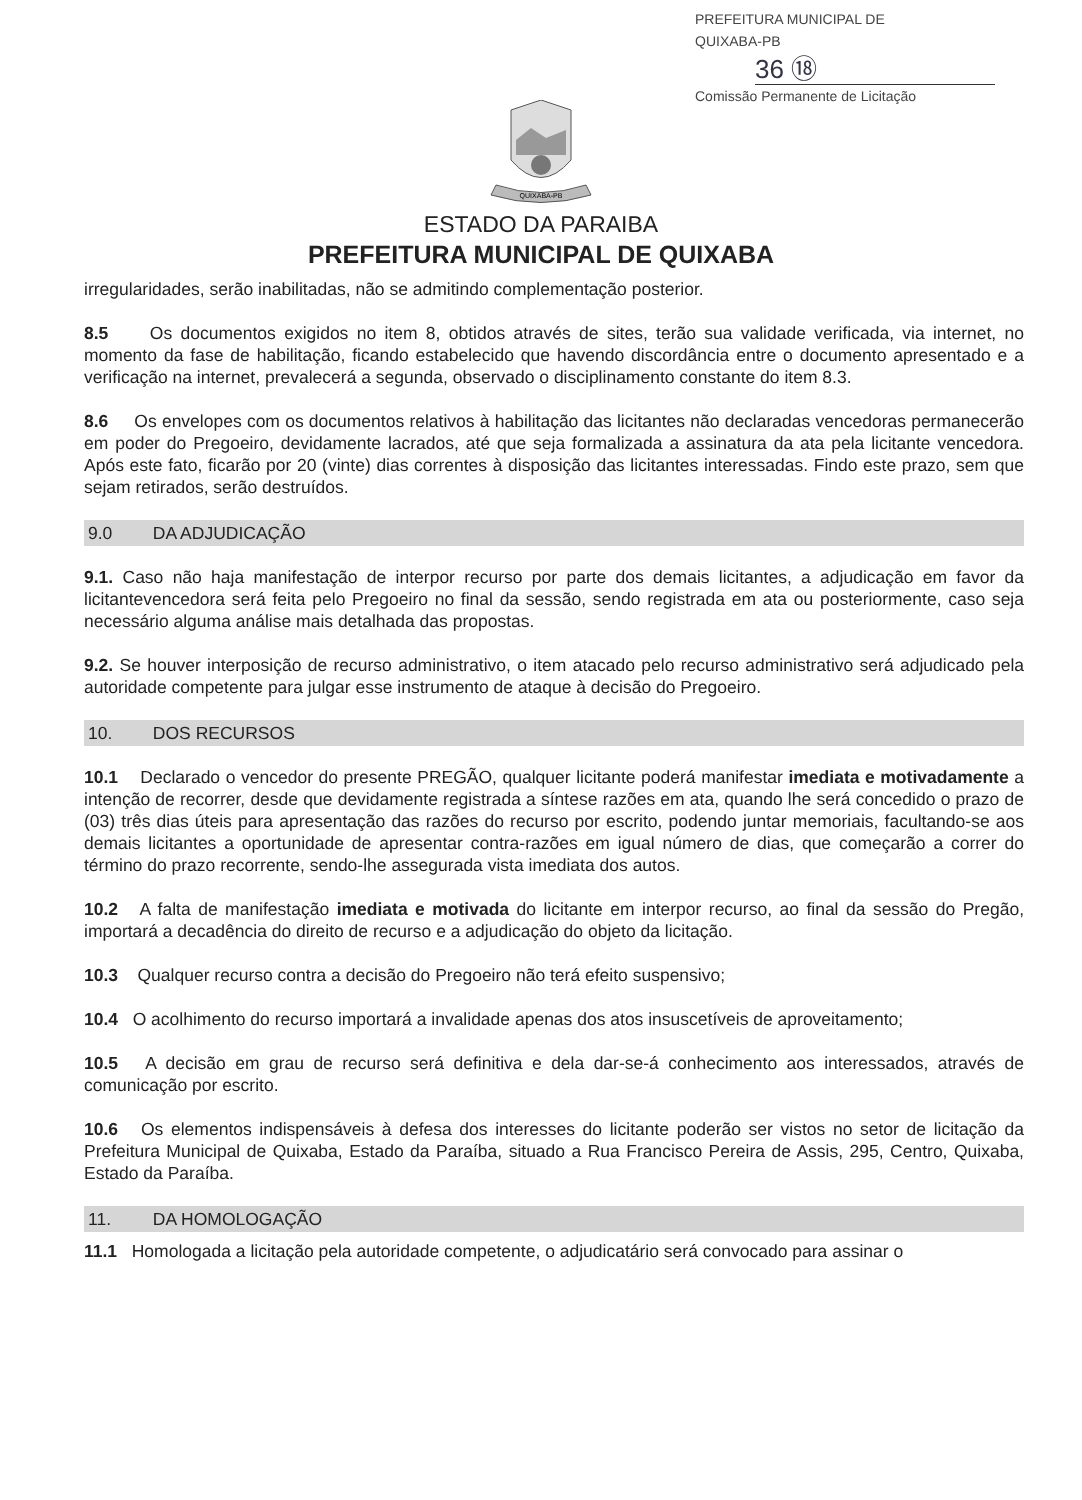PREFEITURA MUNICIPAL DE QUIXABA-PB
36 ⑱
Comissão Permanente de Licitação
QUIXABA-PB
ESTADO DA PARAIBA
PREFEITURA MUNICIPAL DE QUIXABA
irregularidades, serão inabilitadas, não se admitindo complementação posterior.
8.5 Os documentos exigidos no item 8, obtidos através de sites, terão sua validade verificada, via internet, no momento da fase de habilitação, ficando estabelecido que havendo discordância entre o documento apresentado e a verificação na internet, prevalecerá a segunda, observado o disciplinamento constante do item 8.3.
8.6 Os envelopes com os documentos relativos à habilitação das licitantes não declaradas vencedoras permanecerão em poder do Pregoeiro, devidamente lacrados, até que seja formalizada a assinatura da ata pela licitante vencedora. Após este fato, ficarão por 20 (vinte) dias correntes à disposição das licitantes interessadas. Findo este prazo, sem que sejam retirados, serão destruídos.
9.0 DA ADJUDICAÇÃO
9.1. Caso não haja manifestação de interpor recurso por parte dos demais licitantes, a adjudicação em favor da licitantevencedora será feita pelo Pregoeiro no final da sessão, sendo registrada em ata ou posteriormente, caso seja necessário alguma análise mais detalhada das propostas.
9.2. Se houver interposição de recurso administrativo, o item atacado pelo recurso administrativo será adjudicado pela autoridade competente para julgar esse instrumento de ataque à decisão do Pregoeiro.
10. DOS RECURSOS
10.1 Declarado o vencedor do presente PREGÃO, qualquer licitante poderá manifestar imediata e motivadamente a intenção de recorrer, desde que devidamente registrada a síntese razões em ata, quando lhe será concedido o prazo de (03) três dias úteis para apresentação das razões do recurso por escrito, podendo juntar memoriais, facultando-se aos demais licitantes a oportunidade de apresentar contra-razões em igual número de dias, que começarão a correr do término do prazo recorrente, sendo-lhe assegurada vista imediata dos autos.
10.2 A falta de manifestação imediata e motivada do licitante em interpor recurso, ao final da sessão do Pregão, importará a decadência do direito de recurso e a adjudicação do objeto da licitação.
10.3 Qualquer recurso contra a decisão do Pregoeiro não terá efeito suspensivo;
10.4 O acolhimento do recurso importará a invalidade apenas dos atos insuscetíveis de aproveitamento;
10.5 A decisão em grau de recurso será definitiva e dela dar-se-á conhecimento aos interessados, através de comunicação por escrito.
10.6 Os elementos indispensáveis à defesa dos interesses do licitante poderão ser vistos no setor de licitação da Prefeitura Municipal de Quixaba, Estado da Paraíba, situado a Rua Francisco Pereira de Assis, 295, Centro, Quixaba, Estado da Paraíba.
11. DA HOMOLOGAÇÃO
11.1 Homologada a licitação pela autoridade competente, o adjudicatário será convocado para assinar o